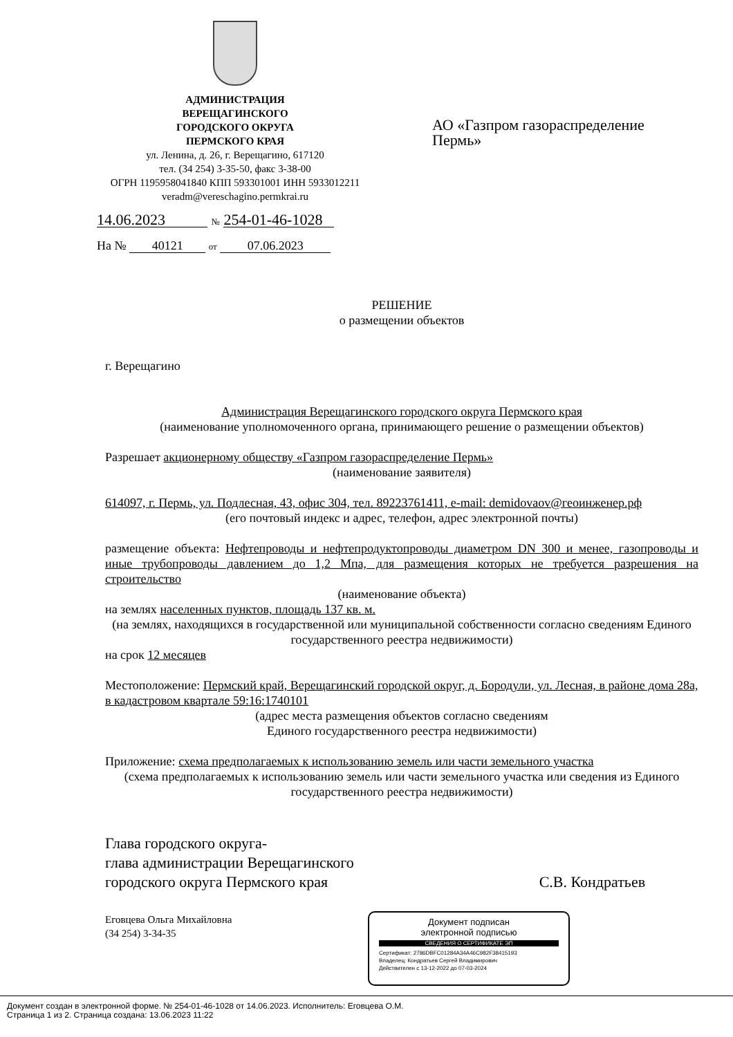АДМИНИСТРАЦИЯ
ВЕРЕЩАГИНСКОГО
ГОРОДСКОГО ОКРУГА
ПЕРМСКОГО КРАЯ
ул. Ленина, д. 26, г. Верещагино, 617120
тел. (34 254) 3-35-50, факс 3-38-00
ОГРН 1195958041840 КПП 593301001 ИНН 5933012211
veradm@vereschagino.permkrai.ru
14.06.2023 № 254-01-46-1028
На № 40121 от 07.06.2023
АО «Газпром газораспределение Пермь»
РЕШЕНИЕ
о размещении объектов
г. Верещагино
Администрация Верещагинского городского округа Пермского края
(наименование уполномоченного органа, принимающего решение о размещении объектов)
Разрешает акционерному обществу «Газпром газораспределение Пермь»
(наименование заявителя)
614097, г. Пермь, ул. Подлесная, 43, офис 304, тел. 89223761411, e-mail: demidovaov@геоинженер.рф
(его почтовый индекс и адрес, телефон, адрес электронной почты)
размещение объекта: Нефтепроводы и нефтепродуктопроводы диаметром DN 300 и менее, газопроводы и иные трубопроводы давлением до 1,2 Мпа, для размещения которых не требуется разрешения на строительство
(наименование объекта)
на землях населенных пунктов, площадь 137 кв. м.
(на землях, находящихся в государственной или муниципальной собственности согласно сведениям Единого государственного реестра недвижимости)
на срок 12 месяцев
Местоположение: Пермский край, Верещагинский городской округ, д. Бородули, ул. Лесная, в районе дома 28а, в кадастровом квартале 59:16:1740101
(адрес места размещения объектов согласно сведениям
Единого государственного реестра недвижимости)
Приложение: схема предполагаемых к использованию земель или части земельного участка
(схема предполагаемых к использованию земель или части земельного участка или сведения из Единого государственного реестра недвижимости)
Глава городского округа-
глава администрации Верещагинского
городского округа Пермского края С.В. Кондратьев
Еговцева Ольга Михайловна
(34 254) 3-34-35
Документ подписан
электронной подписью
СВЕДЕНИЯ О СЕРТИФИКАТЕ ЭП
Сертификат: 2786DBFC01284A34A46C982F38415193
Владелец: Кондратьев Сергей Владимирович
Действителен с 13-12-2022 до 07-03-2024
Документ создан в электронной форме. № 254-01-46-1028 от 14.06.2023. Исполнитель: Еговцева О.М.
Страница 1 из 2. Страница создана: 13.06.2023 11:22